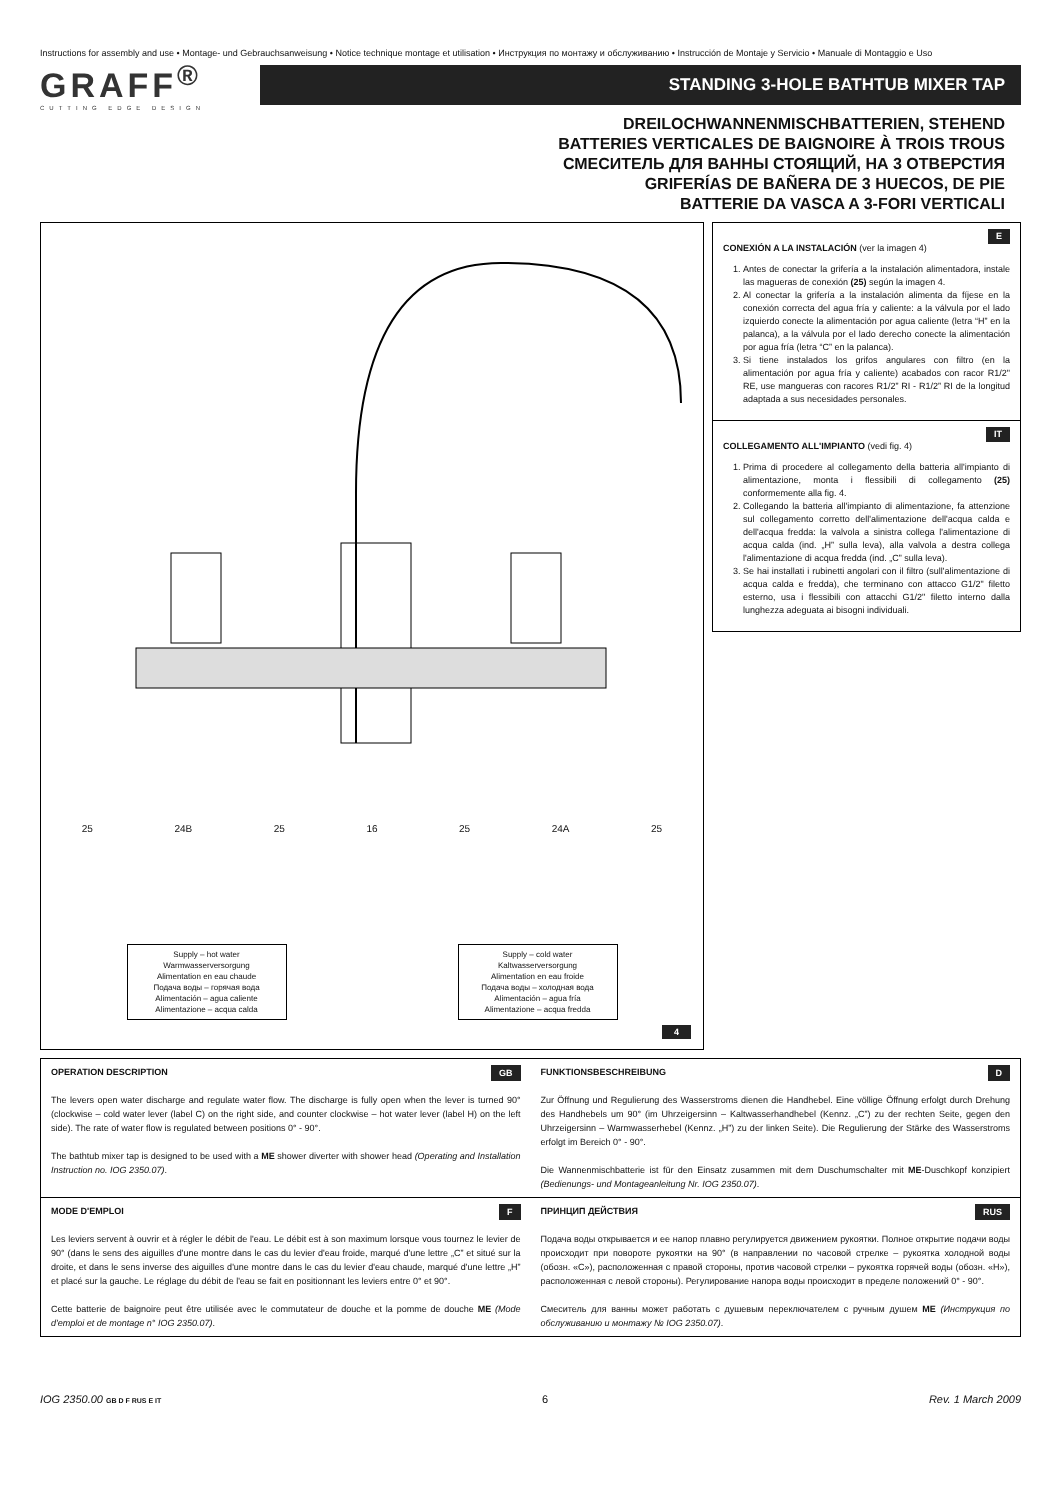Instructions for assembly and use • Montage- und Gebrauchsanweisung • Notice technique montage et utilisation • Инструкция по монтажу и обслуживанию • Instrucción de Montaje y Servicio • Manuale di Montaggio e Uso
GRAFF<sup>®</sup>
CUTTING EDGE DESIGN
STANDING 3-HOLE BATHTUB MIXER TAP
DREILOCHWANNENMISCHBATTERIEN, STEHEND
BATTERIES VERTICALES DE BAIGNOIRE À TROIS TROUS
СМЕСИТЕЛЬ ДЛЯ ВАННЫ СТОЯЩИЙ, НА 3 ОТВЕРСТИЯ
GRIFERÍAS DE BAÑERA DE 3 HUECOS, DE PIE
BATTERIE DA VASCA A 3-FORI VERTICALI
25 24B 25 16 25 24A 25
Supply – hot water
Warmwasserversorgung
Alimentation en eau chaude
Подача воды – горячая вода
Alimentación – agua caliente
Alimentazione – acqua calda
Supply – cold water
Kaltwasserversorgung
Alimentation en eau froide
Подача воды – холодная вода
Alimentación – agua fría
Alimentazione – acqua fredda
4
E
CONEXIÓN A LA INSTALACIÓN (ver la imagen 4)
1. Antes de conectar la grifería a la instalación alimentadora, instale las magueras de conexión (25) según la imagen 4.
2. Al conectar la grifería a la instalación alimenta da fíjese en la conexión correcta del agua fría y caliente: a la válvula por el lado izquierdo conecte la alimentación por agua caliente (letra “H” en la palanca), a la válvula por el lado derecho conecte la alimentación por agua fría (letra “C” en la palanca).
3. Si tiene instalados los grifos angulares con filtro (en la alimentación por agua fría y caliente) acabados con racor R1/2" RE, use mangueras con racores R1/2” RI - R1/2” RI de la longitud adaptada a sus necesidades personales.
IT
COLLEGAMENTO ALL'IMPIANTO (vedi fig. 4)
1. Prima di procedere al collegamento della batteria all'impianto di alimentazione, monta i flessibili di collegamento (25) conformemente alla fig. 4.
2. Collegando la batteria all'impianto di alimentazione, fa attenzione sul collegamento corretto dell'alimentazione dell'acqua calda e dell'acqua fredda: la valvola a sinistra collega l'alimentazione di acqua calda (ind. „H” sulla leva), alla valvola a destra collega l'alimentazione di acqua fredda (ind. „C” sulla leva).
3. Se hai installati i rubinetti angolari con il filtro (sull'alimentazione di acqua calda e fredda), che terminano con attacco G1/2" filetto esterno, usa i flessibili con attacchi G1/2" filetto interno dalla lunghezza adeguata ai bisogni individuali.
GB OPERATION DESCRIPTION
The levers open water discharge and regulate water flow. The discharge is fully open when the lever is turned 90° (clockwise – cold water lever (label C) on the right side, and counter clockwise – hot water lever (label H) on the left side). The rate of water flow is regulated between positions 0° - 90°.
The bathtub mixer tap is designed to be used with a ME shower diverter with shower head (Operating and Installation Instruction no. IOG 2350.07).
DFUNKTIONSBESCHREIBUNG
Zur Öffnung und Regulierung des Wasserstroms dienen die Handhebel. Eine völlige Öffnung erfolgt durch Drehung des Handhebels um 90° (im Uhrzeigersinn – Kaltwasserhandhebel (Kennz. „C”) zu der rechten Seite, gegen den Uhrzeigersinn – Warmwasserhebel (Kennz. „H”) zu der linken Seite). Die Regulierung der Stärke des Wasserstroms erfolgt im Bereich 0° - 90°.
Die Wannenmischbatterie ist für den Einsatz zusammen mit dem Duschumschalter mit ME-Duschkopf konzipiert (Bedienungs- und Montageanleitung Nr. IOG 2350.07).
FMODE D'EMPLOI
Les leviers servent à ouvrir et à régler le débit de l'eau. Le débit est à son maximum lorsque vous tournez le levier de 90° (dans le sens des aiguilles d'une montre dans le cas du levier d'eau froide, marqué d'une lettre „C” et situé sur la droite, et dans le sens inverse des aiguilles d'une montre dans le cas du levier d'eau chaude, marqué d'une lettre „H” et placé sur la gauche. Le réglage du débit de l'eau se fait en positionnant les leviers entre 0° et 90°.
Cette batterie de baignoire peut être utilisée avec le commutateur de douche et la pomme de douche ME (Mode d'emploi et de montage n° IOG 2350.07).
RUS ПРИНЦИП ДЕЙСТВИЯ
Подача воды открывается и ее напор плавно регулируется движением рукоятки. Полное открытие подачи воды происходит при повороте рукоятки на 90° (в направлении по часовой стрелке – рукоятка холодной воды (обозн. «C»), расположенная с правой стороны, против часовой стрелки – рукоятка горячей воды (обозн. «H»), расположенная с левой стороны). Регулирование напора воды происходит в пределе положений 0° - 90°.
Смеситель для ванны может работать с душевым переключателем с ручным душем ME (Инструкция по обслуживанию и монтажу № IOG 2350.07).
IOG 2350.00 GB D F RUS E IT 6 Rev. 1 March 2009